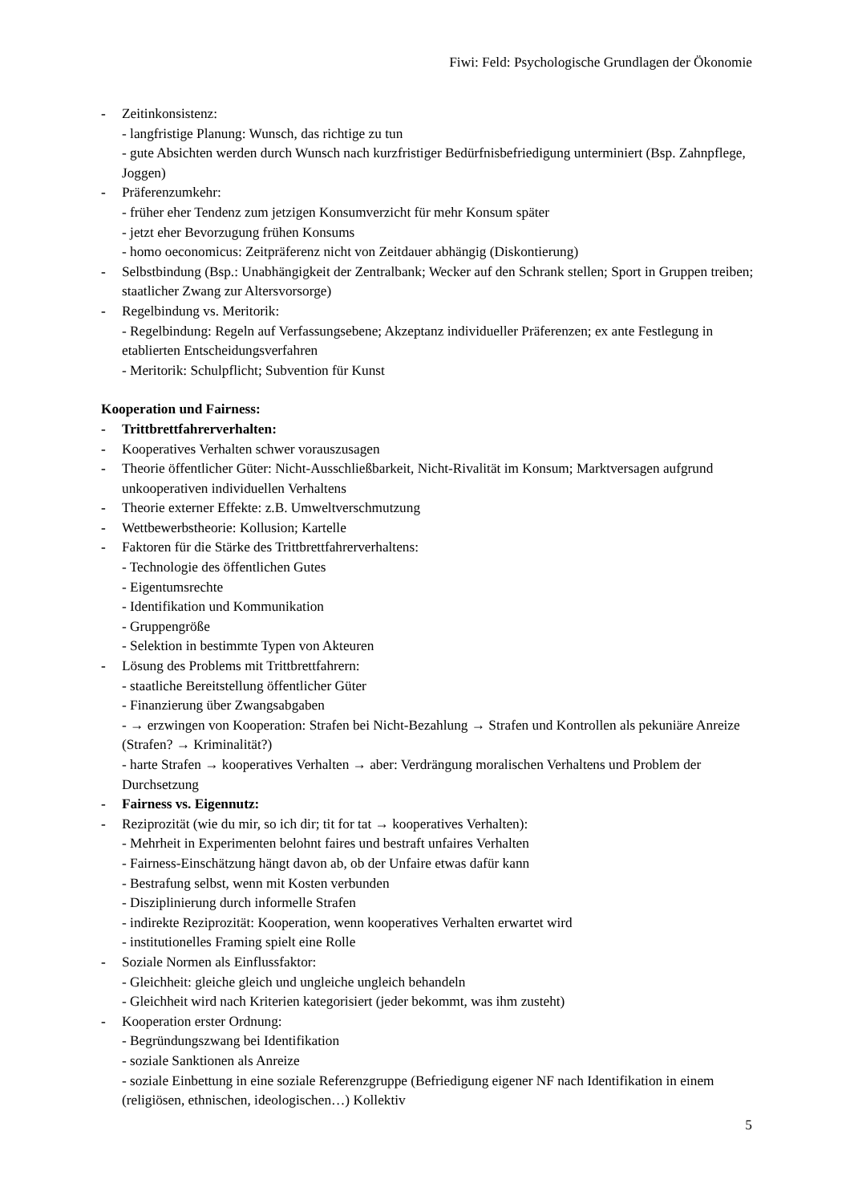Fiwi: Feld: Psychologische Grundlagen der Ökonomie
- Zeitinkonsistenz:
- langfristige Planung: Wunsch, das richtige zu tun
- gute Absichten werden durch Wunsch nach kurzfristiger Bedürfnisbefriedigung unterminiert (Bsp. Zahnpflege, Joggen)
- Präferenzumkehr:
- früher eher Tendenz zum jetzigen Konsumverzicht für mehr Konsum später
- jetzt eher Bevorzugung frühen Konsums
- homo oeconomicus: Zeitpräferenz nicht von Zeitdauer abhängig (Diskontierung)
- Selbstbindung (Bsp.: Unabhängigkeit der Zentralbank; Wecker auf den Schrank stellen; Sport in Gruppen treiben; staatlicher Zwang zur Altersvorsorge)
- Regelbindung vs. Meritorik:
- Regelbindung: Regeln auf Verfassungsebene; Akzeptanz individueller Präferenzen; ex ante Festlegung in etablierten Entscheidungsverfahren
- Meritorik: Schulpflicht; Subvention für Kunst
Kooperation und Fairness:
- Trittbrettfahrerverhalten:
- Kooperatives Verhalten schwer vorauszusagen
- Theorie öffentlicher Güter: Nicht-Ausschließbarkeit, Nicht-Rivalität im Konsum; Marktversagen aufgrund unkooperativen individuellen Verhaltens
- Theorie externer Effekte: z.B. Umweltverschmutzung
- Wettbewerbstheorie: Kollusion; Kartelle
- Faktoren für die Stärke des Trittbrettfahrerverhaltens:
- Technologie des öffentlichen Gutes
- Eigentumsrechte
- Identifikation und Kommunikation
- Gruppengröße
- Selektion in bestimmte Typen von Akteuren
- Lösung des Problems mit Trittbrettfahrern:
- staatliche Bereitstellung öffentlicher Güter
- Finanzierung über Zwangsabgaben
- → erzwingen von Kooperation: Strafen bei Nicht-Bezahlung → Strafen und Kontrollen als pekuniäre Anreize (Strafen? → Kriminalität?)
- harte Strafen → kooperatives Verhalten → aber: Verdrängung moralischen Verhaltens und Problem der Durchsetzung
- Fairness vs. Eigennutz:
- Reziprozität (wie du mir, so ich dir; tit for tat → kooperatives Verhalten):
- Mehrheit in Experimenten belohnt faires und bestraft unfaires Verhalten
- Fairness-Einschätzung hängt davon ab, ob der Unfaire etwas dafür kann
- Bestrafung selbst, wenn mit Kosten verbunden
- Disziplinierung durch informelle Strafen
- indirekte Reziprozität: Kooperation, wenn kooperatives Verhalten erwartet wird
- institutionelles Framing spielt eine Rolle
- Soziale Normen als Einflussfaktor:
- Gleichheit: gleiche gleich und ungleiche ungleich behandeln
- Gleichheit wird nach Kriterien kategorisiert (jeder bekommt, was ihm zusteht)
- Kooperation erster Ordnung:
- Begründungszwang bei Identifikation
- soziale Sanktionen als Anreize
- soziale Einbettung in eine soziale Referenzgruppe (Befriedigung eigener NF nach Identifikation in einem (religiösen, ethnischen, ideologischen…) Kollektiv
5